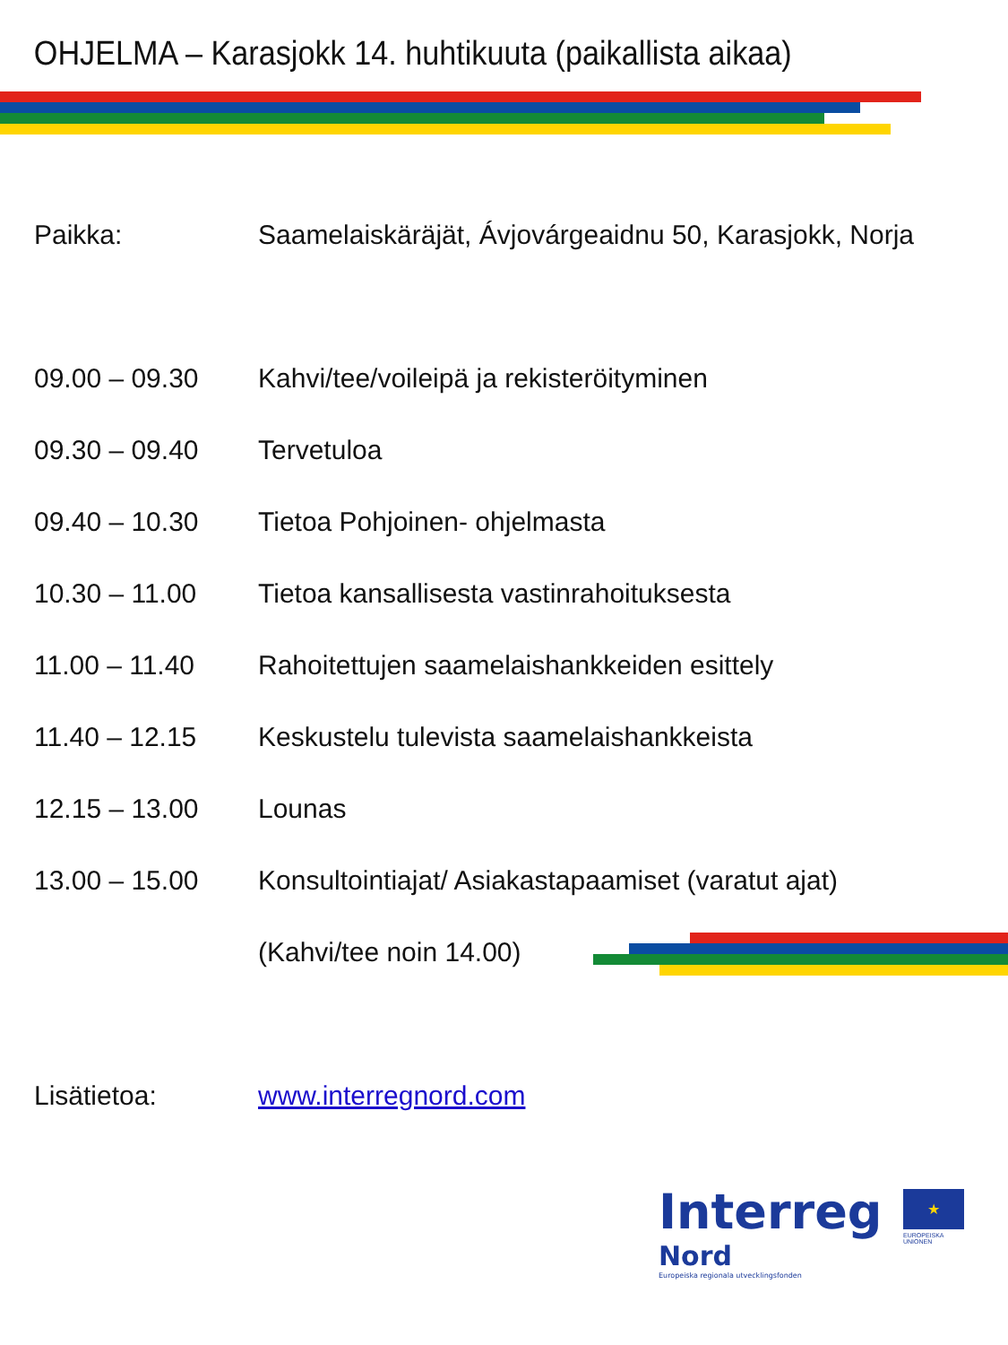OHJELMA – Karasjokk 14. huhtikuuta (paikallista aikaa)
| Paikka: | Saamelaiskäräjät, Ávjovárgeaidnu 50, Karasjokk, Norja |
| 09.00 – 09.30 | Kahvi/tee/voileipä ja rekisteröityminen |
| 09.30 – 09.40 | Tervetuloa |
| 09.40 – 10.30 | Tietoa Pohjoinen- ohjelmasta |
| 10.30 – 11.00 | Tietoa kansallisesta vastinrahoituksesta |
| 11.00 – 11.40 | Rahoitettujen saamelaishankkeiden esittely |
| 11.40 – 12.15 | Keskustelu tulevista saamelaishankkeista |
| 12.15 – 13.00 | Lounas |
| 13.00 – 15.00 | Konsultointiajat/ Asiakastapaamiset (varatut ajat) |
| | (Kahvi/tee noin 14.00) |
| Lisätietoa: | www.interregnord.com |
Interreg
Nord
Europeiska regionala utvecklingsfonden
★
EUROPEISKA
UNIONEN